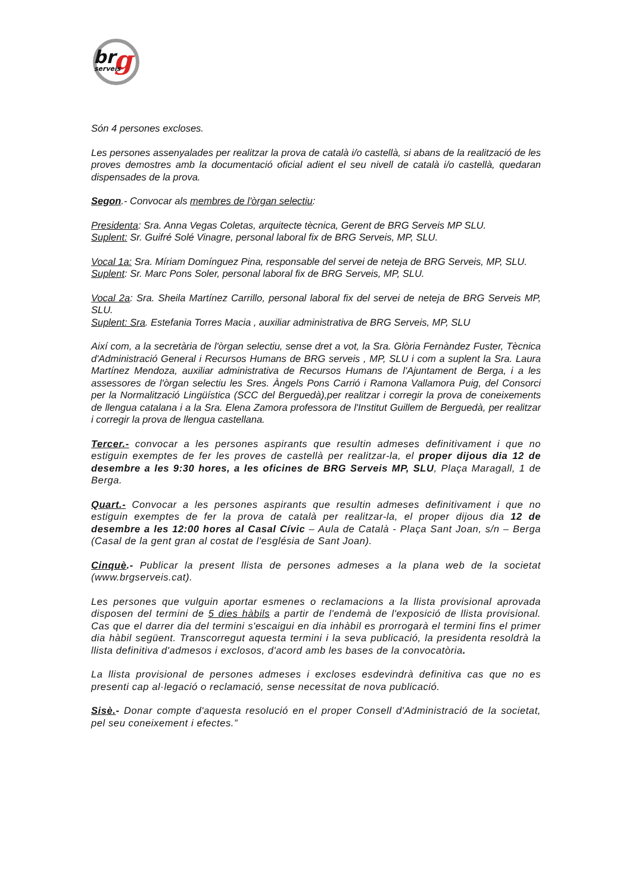br
g
serveis
Són 4 persones excloses.
Les persones assenyalades per realitzar la prova de català i/o castellà, si abans de la realització de les proves demostres amb la documentació oficial adient el seu nivell de català i/o castellà, quedaran dispensades de la prova.
Segon.- Convocar als membres de l'òrgan selectiu:
Presidenta: Sra. Anna Vegas Coletas, arquitecte tècnica, Gerent de BRG Serveis MP SLU.
Suplent: Sr. Guifré Solé Vinagre, personal laboral fix de BRG Serveis, MP, SLU.
Vocal 1a: Sra. Míriam Domínguez Pina, responsable del servei de neteja de BRG Serveis, MP, SLU.
Suplent: Sr. Marc Pons Soler, personal laboral fix de BRG Serveis, MP, SLU.
Vocal 2a: Sra. Sheila Martínez Carrillo, personal laboral fix del servei de neteja de BRG Serveis MP, SLU.
Suplent: Sra. Estefania Torres Macia , auxiliar administrativa de BRG Serveis, MP, SLU
Així com, a la secretària de l'òrgan selectiu, sense dret a vot, la Sra. Glòria Fernàndez Fuster, Tècnica d'Administració General i Recursos Humans de BRG serveis , MP, SLU i com a suplent la Sra. Laura Martínez Mendoza, auxiliar administrativa de Recursos Humans de l'Ajuntament de Berga, i a les assessores de l'òrgan selectiu les Sres. Àngels Pons Carrió i Ramona Vallamora Puig, del Consorci per la Normalització Lingüística (SCC del Berguedà),per realitzar i corregir la prova de coneixements de llengua catalana i a la Sra. Elena Zamora professora de l'Institut Guillem de Berguedà, per realitzar i corregir la prova de llengua castellana.
Tercer.- convocar a les persones aspirants que resultin admeses definitivament i que no estiguin exemptes de fer les proves de castellà per realitzar-la, el proper dijous dia 12 de desembre a les 9:30 hores, a les oficines de BRG Serveis MP, SLU, Plaça Maragall, 1 de Berga.
Quart.- Convocar a les persones aspirants que resultin admeses definitivament i que no estiguin exemptes de fer la prova de català per realitzar-la, el proper dijous dia 12 de desembre a les 12:00 hores al Casal Cívic – Aula de Català - Plaça Sant Joan, s/n – Berga (Casal de la gent gran al costat de l'església de Sant Joan).
Cinquè.- Publicar la present llista de persones admeses a la plana web de la societat (www.brgserveis.cat).
Les persones que vulguin aportar esmenes o reclamacions a la llista provisional aprovada disposen del termini de 5 dies hàbils a partir de l'endemà de l'exposició de llista provisional. Cas que el darrer dia del termini s'escaigui en dia inhàbil es prorrogarà el termini fins el primer dia hàbil següent. Transcorregut aquesta termini i la seva publicació, la presidenta resoldrà la llista definitiva d'admesos i exclosos, d'acord amb les bases de la convocatòria.
La llista provisional de persones admeses i excloses esdevindrà definitiva cas que no es presenti cap al·legació o reclamació, sense necessitat de nova publicació.
Sisè.- Donar compte d'aquesta resolució en el proper Consell d'Administració de la societat, pel seu coneixement i efectes.”